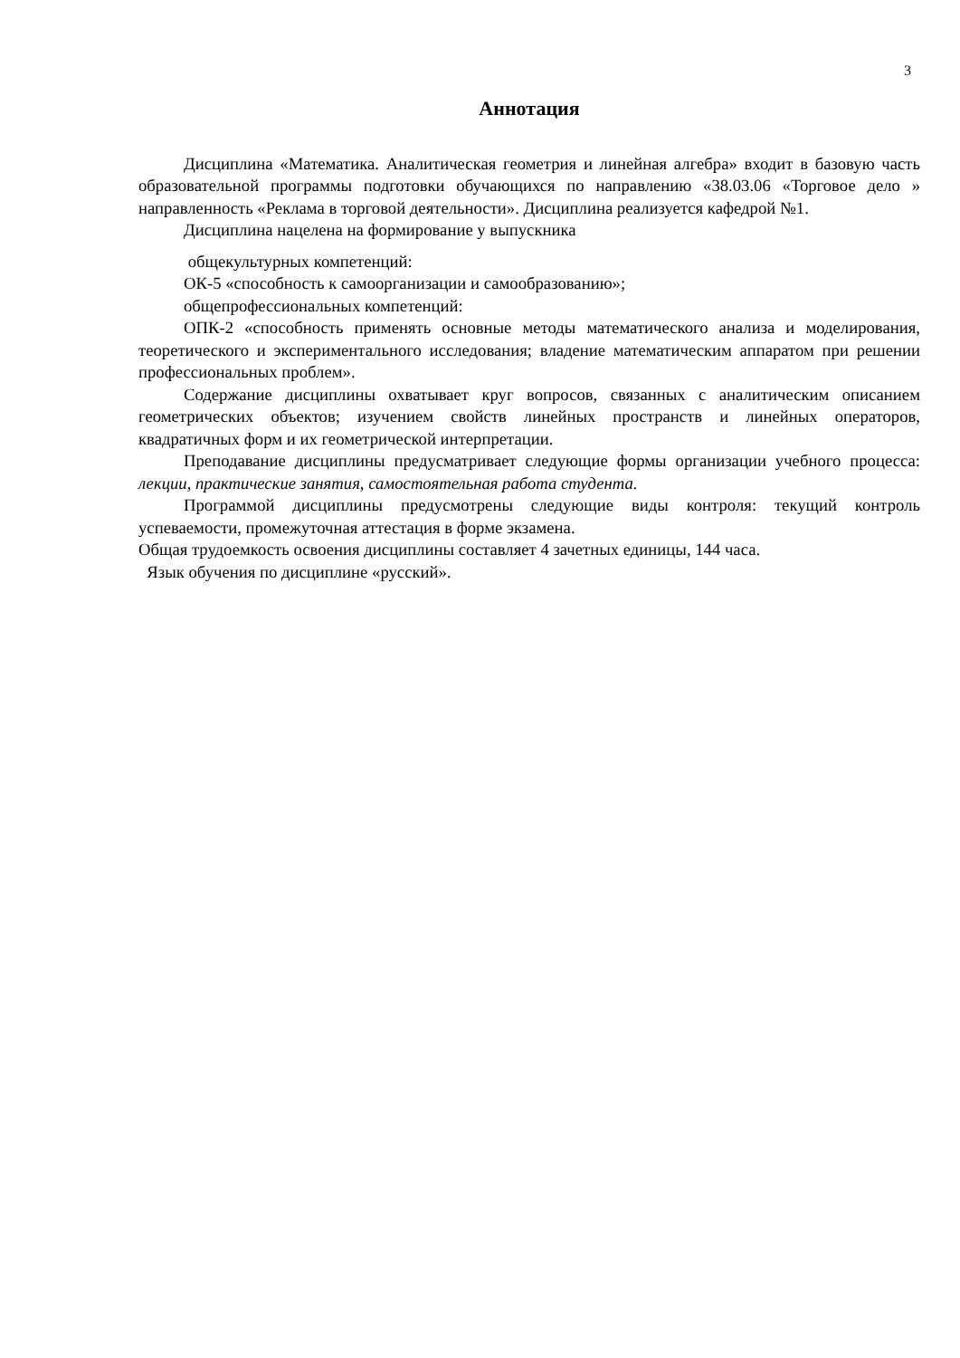3
Аннотация
Дисциплина «Математика. Аналитическая геометрия и линейная алгебра» входит в базовую часть образовательной программы подготовки обучающихся по направлению «38.03.06 «Торговое дело » направленность «Реклама в торговой деятельности». Дисциплина реализуется кафедрой №1.
Дисциплина нацелена на формирование у выпускника
общекультурных компетенций:
ОК-5 «способность к самоорганизации и самообразованию»;
общепрофессиональных компетенций:
ОПК-2 «способность применять основные методы математического анализа и моделирования, теоретического и экспериментального исследования; владение математическим аппаратом при решении профессиональных проблем».
Содержание дисциплины охватывает круг вопросов, связанных с аналитическим описанием геометрических объектов; изучением свойств линейных пространств и линейных операторов, квадратичных форм и их геометрической интерпретации.
Преподавание дисциплины предусматривает следующие формы организации учебного процесса: лекции, практические занятия, самостоятельная работа студента.
Программой дисциплины предусмотрены следующие виды контроля: текущий контроль успеваемости, промежуточная аттестация в форме экзамена.
Общая трудоемкость освоения дисциплины составляет 4 зачетных единицы, 144 часа.
Язык обучения по дисциплине «русский».